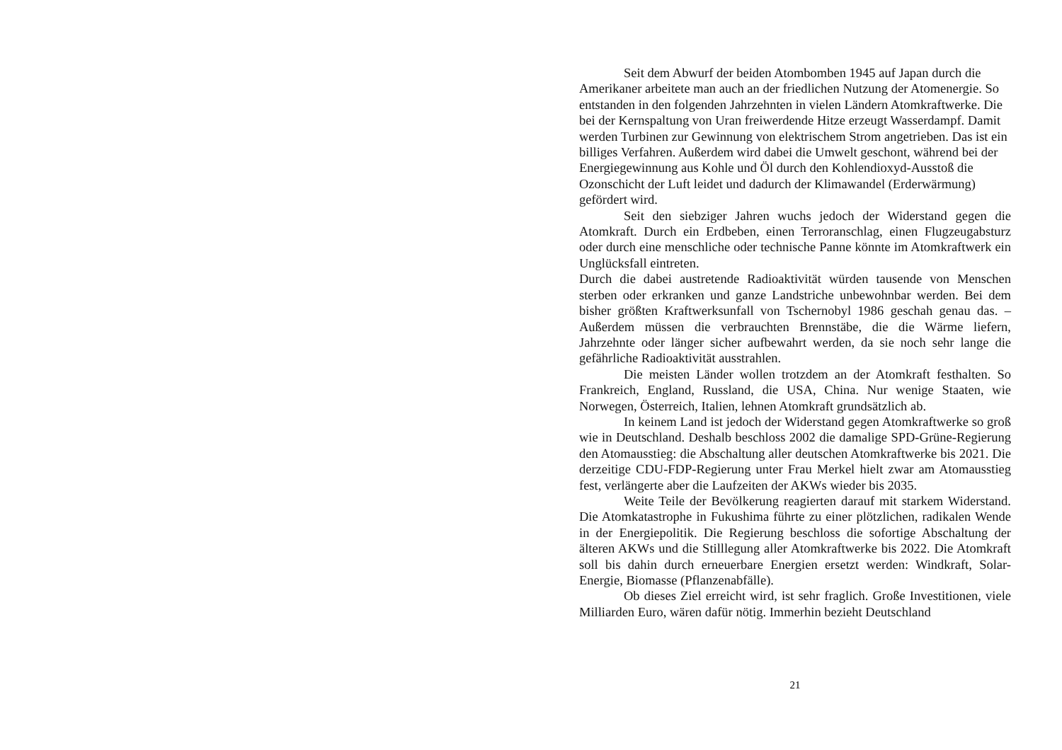Seit dem Abwurf der beiden Atombomben 1945 auf Japan durch die Amerikaner arbeitete man auch an der friedlichen Nutzung der Atomenergie. So entstanden in den folgenden Jahrzehnten in vielen Ländern Atomkraftwerke. Die bei der Kernspaltung von Uran freiwerdende Hitze erzeugt Wasserdampf. Damit werden Turbinen zur Gewinnung von elektrischem Strom angetrieben. Das ist ein billiges Verfahren. Außerdem wird dabei die Umwelt geschont, während bei der Energiegewinnung aus Kohle und Öl durch den Kohlendioxyd-Ausstoß die Ozonschicht der Luft leidet und dadurch der Klimawandel (Erderwärmung) gefördert wird.
Seit den siebziger Jahren wuchs jedoch der Widerstand gegen die Atomkraft. Durch ein Erdbeben, einen Terroranschlag, einen Flugzeugabsturz oder durch eine menschliche oder technische Panne könnte im Atomkraftwerk ein Unglücksfall eintreten.
Durch die dabei austretende Radioaktivität würden tausende von Menschen sterben oder erkranken und ganze Landstriche unbewohnbar werden. Bei dem bisher größten Kraftwerksunfall von Tschernobyl 1986 geschah genau das. – Außerdem müssen die verbrauchten Brennstäbe, die die Wärme liefern, Jahrzehnte oder länger sicher aufbewahrt werden, da sie noch sehr lange die gefährliche Radioaktivität ausstrahlen.
Die meisten Länder wollen trotzdem an der Atomkraft festhalten. So Frankreich, England, Russland, die USA, China. Nur wenige Staaten, wie Norwegen, Österreich, Italien, lehnen Atomkraft grundsätzlich ab.
In keinem Land ist jedoch der Widerstand gegen Atomkraftwerke so groß wie in Deutschland. Deshalb beschloss 2002 die damalige SPD-Grüne-Regierung den Atomausstieg: die Abschaltung aller deutschen Atomkraftwerke bis 2021. Die derzeitige CDU-FDP-Regierung unter Frau Merkel hielt zwar am Atomausstieg fest, verlängerte aber die Laufzeiten der AKWs wieder bis 2035.
Weite Teile der Bevölkerung reagierten darauf mit starkem Widerstand. Die Atomkatastrophe in Fukushima führte zu einer plötzlichen, radikalen Wende in der Energiepolitik. Die Regierung beschloss die sofortige Abschaltung der älteren AKWs und die Stilllegung aller Atomkraftwerke bis 2022. Die Atomkraft soll bis dahin durch erneuerbare Energien ersetzt werden: Windkraft, Solar-Energie, Biomasse (Pflanzenabfälle).
Ob dieses Ziel erreicht wird, ist sehr fraglich. Große Investitionen, viele Milliarden Euro, wären dafür nötig. Immerhin bezieht Deutschland
21